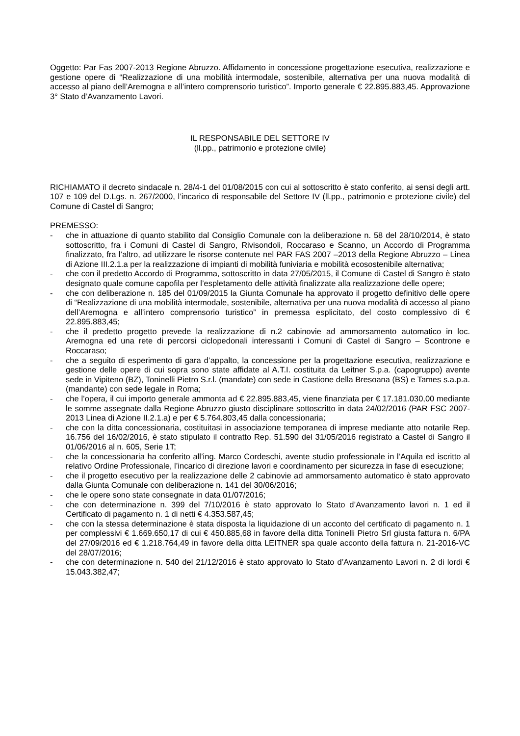Oggetto: Par Fas 2007-2013 Regione Abruzzo. Affidamento in concessione progettazione esecutiva, realizzazione e gestione opere di “Realizzazione di una mobilità intermodale, sostenibile, alternativa per una nuova modalità di accesso al piano dell’Aremogna e all’intero comprensorio turistico”. Importo generale € 22.895.883,45. Approvazione 3° Stato d’Avanzamento Lavori.
IL RESPONSABILE DEL SETTORE IV
(ll.pp., patrimonio e protezione civile)
RICHIAMATO il decreto sindacale n. 28/4-1 del 01/08/2015 con cui al sottoscritto è stato conferito, ai sensi degli artt. 107 e 109 del D.Lgs. n. 267/2000, l’incarico di responsabile del Settore IV (ll.pp., patrimonio e protezione civile) del Comune di Castel di Sangro;
PREMESSO:
- che in attuazione di quanto stabilito dal Consiglio Comunale con la deliberazione n. 58 del 28/10/2014, è stato sottoscritto, fra i Comuni di Castel di Sangro, Rivisondoli, Roccaraso e Scanno, un Accordo di Programma finalizzato, fra l’altro, ad utilizzare le risorse contenute nel PAR FAS 2007 –2013 della Regione Abruzzo – Linea di Azione III.2.1.a per la realizzazione di impianti di mobilità funiviaria e mobilità ecosostenibile alternativa;
- che con il predetto Accordo di Programma, sottoscritto in data 27/05/2015, il Comune di Castel di Sangro è stato designato quale comune capofila per l’espletamento delle attività finalizzate alla realizzazione delle opere;
- che con deliberazione n. 185 del 01/09/2015 la Giunta Comunale ha approvato il progetto definitivo delle opere di “Realizzazione di una mobilità intermodale, sostenibile, alternativa per una nuova modalità di accesso al piano dell’Aremogna e all’intero comprensorio turistico” in premessa esplicitato, del costo complessivo di € 22.895.883,45;
- che il predetto progetto prevede la realizzazione di n.2 cabinovie ad ammorsamento automatico in loc. Aremogna ed una rete di percorsi ciclopedonali interessanti i Comuni di Castel di Sangro – Scontrone e Roccaraso;
- che a seguito di esperimento di gara d’appalto, la concessione per la progettazione esecutiva, realizzazione e gestione delle opere di cui sopra sono state affidate al A.T.I. costituita da Leitner S.p.a. (capogruppo) avente sede in Vipiteno (BZ), Toninelli Pietro S.r.l. (mandate) con sede in Castione della Bresoana (BS) e Tames s.a.p.a. (mandante) con sede legale in Roma;
- che l’opera, il cui importo generale ammonta ad € 22.895.883,45, viene finanziata per € 17.181.030,00 mediante le somme assegnate dalla Regione Abruzzo giusto disciplinare sottoscritto in data 24/02/2016 (PAR FSC 2007-2013 Linea di Azione II.2.1.a) e per € 5.764.803,45 dalla concessionaria;
- che con la ditta concessionaria, costituitasi in associazione temporanea di imprese mediante atto notarile Rep. 16.756 del 16/02/2016, è stato stipulato il contratto Rep. 51.590 del 31/05/2016 registrato a Castel di Sangro il 01/06/2016 al n. 605, Serie 1T;
- che la concessionaria ha conferito all’ing. Marco Cordeschi, avente studio professionale in l’Aquila ed iscritto al relativo Ordine Professionale, l’incarico di direzione lavori e coordinamento per sicurezza in fase di esecuzione;
- che il progetto esecutivo per la realizzazione delle 2 cabinovie ad ammorsamento automatico è stato approvato dalla Giunta Comunale con deliberazione n. 141 del 30/06/2016;
- che le opere sono state consegnate in data 01/07/2016;
- che con determinazione n. 399 del 7/10/2016 è stato approvato lo Stato d’Avanzamento lavori n. 1 ed il Certificato di pagamento n. 1 di netti € 4.353.587,45;
- che con la stessa determinazione è stata disposta la liquidazione di un acconto del certificato di pagamento n. 1 per complessivi € 1.669.650,17 di cui € 450.885,68 in favore della ditta Toninelli Pietro Srl giusta fattura n. 6/PA del 27/09/2016 ed € 1.218.764,49 in favore della ditta LEITNER spa quale acconto della fattura n. 21-2016-VC del 28/07/2016;
- che con determinazione n. 540 del 21/12/2016 è stato approvato lo Stato d’Avanzamento Lavori n. 2 di lordi € 15.043.382,47;